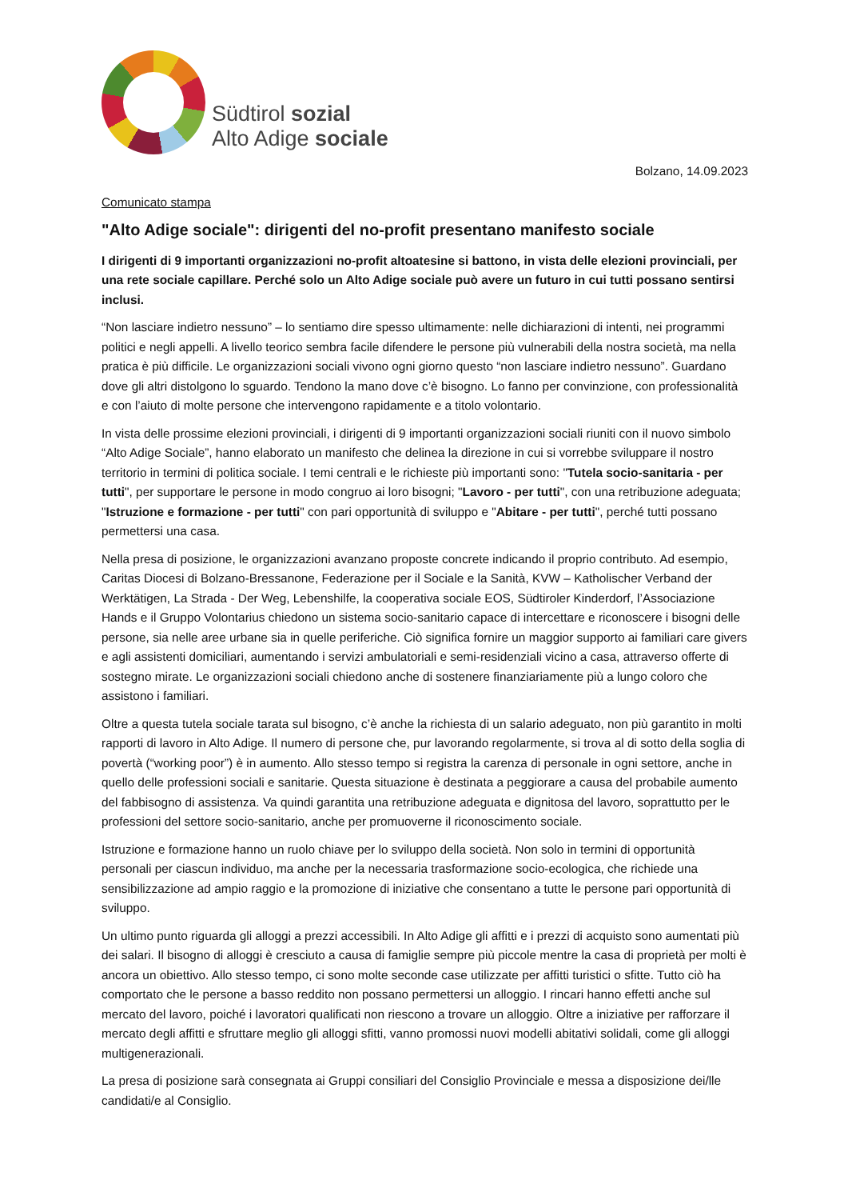Südtirol sozial
Alto Adige sociale
Bolzano, 14.09.2023
Comunicato stampa
"Alto Adige sociale": dirigenti del no-profit presentano manifesto sociale
I dirigenti di 9 importanti organizzazioni no-profit altoatesine si battono, in vista delle elezioni provinciali, per una rete sociale capillare. Perché solo un Alto Adige sociale può avere un futuro in cui tutti possano sentirsi inclusi.
“Non lasciare indietro nessuno” – lo sentiamo dire spesso ultimamente: nelle dichiarazioni di intenti, nei programmi politici e negli appelli. A livello teorico sembra facile difendere le persone più vulnerabili della nostra società, ma nella pratica è più difficile. Le organizzazioni sociali vivono ogni giorno questo “non lasciare indietro nessuno”. Guardano dove gli altri distolgono lo sguardo. Tendono la mano dove c’è bisogno. Lo fanno per convinzione, con professionalità e con l’aiuto di molte persone che intervengono rapidamente e a titolo volontario.
In vista delle prossime elezioni provinciali, i dirigenti di 9 importanti organizzazioni sociali riuniti con il nuovo simbolo “Alto Adige Sociale”, hanno elaborato un manifesto che delinea la direzione in cui si vorrebbe sviluppare il nostro territorio in termini di politica sociale. I temi centrali e le richieste più importanti sono: "Tutela socio-sanitaria - per tutti", per supportare le persone in modo congruo ai loro bisogni; "Lavoro - per tutti", con una retribuzione adeguata; "Istruzione e formazione - per tutti" con pari opportunità di sviluppo e "Abitare - per tutti", perché tutti possano permettersi una casa.
Nella presa di posizione, le organizzazioni avanzano proposte concrete indicando il proprio contributo. Ad esempio, Caritas Diocesi di Bolzano-Bressanone, Federazione per il Sociale e la Sanità, KVW – Katholischer Verband der Werktätigen, La Strada - Der Weg, Lebenshilfe, la cooperativa sociale EOS, Südtiroler Kinderdorf, l’Associazione Hands e il Gruppo Volontarius chiedono un sistema socio-sanitario capace di intercettare e riconoscere i bisogni delle persone, sia nelle aree urbane sia in quelle periferiche. Ciò significa fornire un maggior supporto ai familiari care givers e agli assistenti domiciliari, aumentando i servizi ambulatoriali e semi-residenziali vicino a casa, attraverso offerte di sostegno mirate. Le organizzazioni sociali chiedono anche di sostenere finanziariamente più a lungo coloro che assistono i familiari.
Oltre a questa tutela sociale tarata sul bisogno, c’è anche la richiesta di un salario adeguato, non più garantito in molti rapporti di lavoro in Alto Adige. Il numero di persone che, pur lavorando regolarmente, si trova al di sotto della soglia di povertà (“working poor”) è in aumento. Allo stesso tempo si registra la carenza di personale in ogni settore, anche in quello delle professioni sociali e sanitarie. Questa situazione è destinata a peggiorare a causa del probabile aumento del fabbisogno di assistenza. Va quindi garantita una retribuzione adeguata e dignitosa del lavoro, soprattutto per le professioni del settore socio-sanitario, anche per promuoverne il riconoscimento sociale.
Istruzione e formazione hanno un ruolo chiave per lo sviluppo della società. Non solo in termini di opportunità personali per ciascun individuo, ma anche per la necessaria trasformazione socio-ecologica, che richiede una sensibilizzazione ad ampio raggio e la promozione di iniziative che consentano a tutte le persone pari opportunità di sviluppo.
Un ultimo punto riguarda gli alloggi a prezzi accessibili. In Alto Adige gli affitti e i prezzi di acquisto sono aumentati più dei salari. Il bisogno di alloggi è cresciuto a causa di famiglie sempre più piccole mentre la casa di proprietà per molti è ancora un obiettivo. Allo stesso tempo, ci sono molte seconde case utilizzate per affitti turistici o sfitte. Tutto ciò ha comportato che le persone a basso reddito non possano permettersi un alloggio. I rincari hanno effetti anche sul mercato del lavoro, poiché i lavoratori qualificati non riescono a trovare un alloggio. Oltre a iniziative per rafforzare il mercato degli affitti e sfruttare meglio gli alloggi sfitti, vanno promossi nuovi modelli abitativi solidali, come gli alloggi multigenerazionali.
La presa di posizione sarà consegnata ai Gruppi consiliari del Consiglio Provinciale e messa a disposizione dei/lle candidati/e al Consiglio.